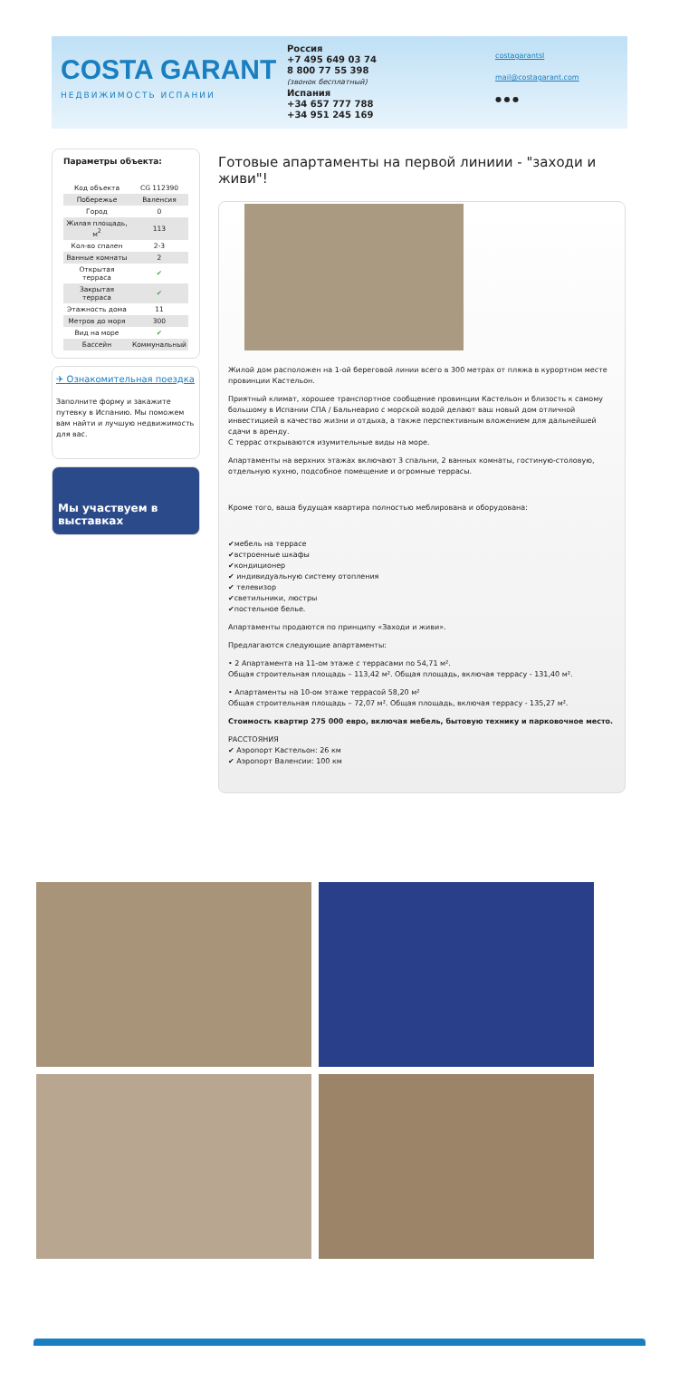COSTA GARANT
НЕДВИЖИМОСТЬ ИСПАНИИ
Россия
+7 495 649 03 74
8 800 77 55 398
(звонок бесплатный)
Испания
+34 657 777 788
+34 951 245 169
costagarantsl
mail@costagarant.com
● ● ●
Параметры объекта:
| Код объекта | CG 112390 |
| Побережье | Валенсия |
| Город | 0 |
| Жилая площадь, м<sup>2</sup> | 113 |
| Кол-во спален | 2-3 |
| Ванные комнаты | 2 |
| Открытая терраса | ✔ |
| Закрытая терраса | ✔ |
| Этажность дома | 11 |
| Метров до моря | 300 |
| Вид на море | ✔ |
| Бассейн | Коммунальный |
✈ Ознакомительная поездка
Заполните форму и закажите путевку в Испанию. Мы поможем вам найти и лучшую недвижимость для вас.
Мы участвуем в выставках
Готовые апартаменты на первой линиии - "заходи и живи"!
Жилой дом расположен на 1-ой береговой линии всего в 300 метрах от пляжа в курортном месте провинции Кастельон.
Приятный климат, хорошее транспортное сообщение провинции Кастельон и близость к самому большому в Испании СПА / Бальнеарио с морской водой делают ваш новый дом отличной инвестицией в качество жизни и отдыха, а также перспективным вложением для дальнейшей сдачи в аренду.
С террас открываются изумительные виды на море.
Апартаменты на верхних этажах включают 3 спальни, 2 ванных комнаты, гостиную-столовую, отдельную кухню, подсобное помещение и огромные террасы.
Кроме того, ваша будущая квартира полностью меблирована и оборудована:
✔мебель на террасе
✔встроенные шкафы
✔кондиционер
✔ индивидуальную систему отопления
✔ телевизор
✔светильники, люстры
✔постельное белье.
Апартаменты продаются по принципу «Заходи и живи».
Предлагаются следующие апартаменты:
• 2 Апартамента на 11-ом этаже с террасами по 54,71 м².
Общая строительная площадь – 113,42 м². Общая площадь, включая террасу - 131,40 м².
• Апартаменты на 10-ом этаже террасой 58,20 м²
Общая строительная площадь – 72,07 м². Общая площадь, включая террасу - 135,27 м².
Стоимость квартир 275 000 евро, включая мебель, бытовую технику и парковочное место.
РАССТОЯНИЯ
✔ Аэропорт Кастельон: 26 км
✔ Аэропорт Валенсии: 100 км